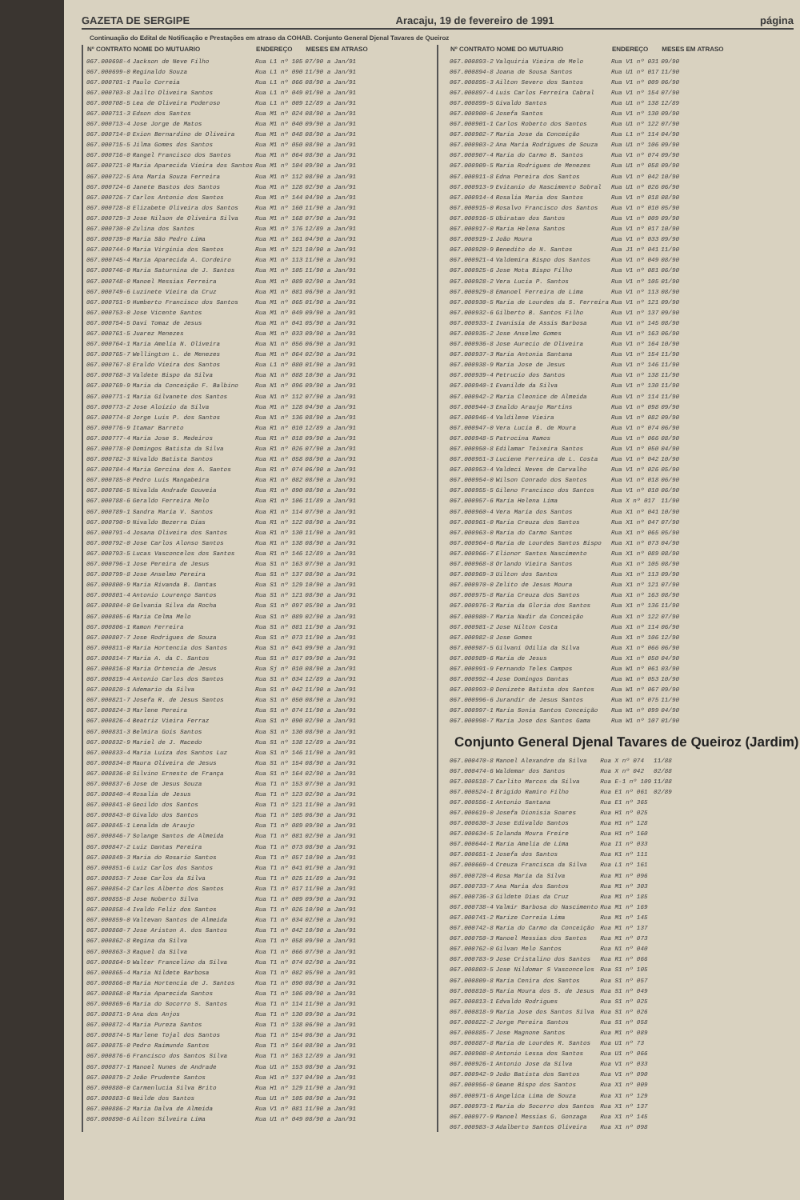GAZETA DE SERGIPE Aracaju, 19 de fevereiro de 1991 página
Continuação do Edital de Notificação e Prestações em atraso da COHAB. Conjunto General Djenal Tavares de Queiroz
| Nº CONTRATO | NOME DO MUTUARIO | ENDEREÇO | MESES EM ATRASO |
| --- | --- | --- | --- |
| 067.000698-4 | Jackson de Neve Filho | Rua L1 nº 105 | 07/90 a Jan/91 |
| 067.000699-0 | Reginaldo Souza | Rua L1 nº 090 | 11/90 a Jan/91 |
| 067.000701-1 | Paulo Correia | Rua L1 nº 066 | 08/90 a Jan/91 |
| 067.000703-8 | Jailto Oliveira Santos | Rua L1 nº 049 | 01/90 a Jan/91 |
| 067.000708-5 | Lea de Oliveira Poderoso | Rua L1 nº 009 | 12/89 a Jan/91 |
| 067.000711-3 | Edson dos Santos | Rua M1 nº 024 | 08/90 a Jan/91 |
| 067.000713-4 | Jose Jorge de Matos | Rua M1 nº 040 | 09/90 a Jan/91 |
| 067.000714-0 | Exion Bernardino de Oliveira | Rua M1 nº 048 | 08/90 a Jan/91 |
| 067.000715-5 | Jilma Gomes dos Santos | Rua M1 nº 050 | 08/90 a Jan/91 |
| 067.000716-0 | Rangel Francisco dos Santos | Rua M1 nº 064 | 08/90 a Jan/91 |
| 067.000721-0 | Maria Aparecida Vieira dos Santos | Rua M1 nº 104 | 09/90 a Jan/91 |
| 067.000722-5 | Ana Maria Souza Ferreira | Rua M1 nº 112 | 08/90 a Jan/91 |
| 067.000724-6 | Janete Bastos dos Santos | Rua M1 nº 128 | 02/90 a Jan/91 |
| 067.000726-7 | Carlos Antonio dos Santos | Rua M1 nº 144 | 04/90 a Jan/91 |
| 067.000728-8 | Elizabete Oliveira dos Santos | Rua M1 nº 160 | 11/90 a Jan/91 |
| 067.000729-3 | Jose Nilson de Oliveira Silva | Rua M1 nº 168 | 07/90 a Jan/91 |
| 067.000730-0 | Zulina dos Santos | Rua M1 nº 176 | 12/89 a Jan/91 |
| 067.000739-0 | Maria São Pedro Lima | Rua M1 nº 161 | 04/90 a Jan/91 |
| 067.000744-9 | Maria Virginia dos Santos | Rua M1 nº 121 | 10/90 a Jan/91 |
| 067.000745-4 | Maria Aparecida A. Cordeiro | Rua M1 nº 113 | 11/90 a Jan/91 |
| 067.000746-0 | Maria Saturnina de J. Santos | Rua M1 nº 105 | 11/90 a Jan/91 |
| 067.000748-0 | Manoel Messias Ferreira | Rua M1 nº 089 | 02/90 a Jan/91 |
| 067.000749-6 | Luzinete Vieira da Cruz | Rua M1 nº 081 | 06/90 a Jan/91 |
| 067.000751-9 | Humberto Francisco dos Santos | Rua M1 nº 065 | 01/90 a Jan/91 |
| 067.000753-0 | Jose Vicente Santos | Rua M1 nº 049 | 09/90 a Jan/91 |
| 067.000754-5 | Davi Tomaz de Jesus | Rua M1 nº 041 | 05/90 a Jan/91 |
| 067.000761-5 | Juarez Menezes | Rua M1 nº 033 | 09/90 a Jan/91 |
| 067.000764-1 | Maria Amelia N. Oliveira | Rua N1 nº 056 | 06/90 a Jan/91 |
| 067.000765-7 | Wellington L. de Menezes | Rua M1 nº 064 | 02/90 a Jan/91 |
| 067.000767-8 | Eraldo Vieira dos Santos | Rua L1 nº 080 | 01/90 a Jan/91 |
| 067.000768-3 | Valdete Bispo da Silva | Rua N1 nº 088 | 10/90 a Jan/91 |
| 067.000769-9 | Maria da Conceição F. Balbino | Rua N1 nº 096 | 09/90 a Jan/91 |
| 067.000771-1 | Maria Gilvanete dos Santos | Rua N1 nº 112 | 07/90 a Jan/91 |
| 067.000773-2 | Jose Aloizio da Silva | Rua M1 nº 128 | 04/90 a Jan/91 |
| 067.000774-8 | Jorge Luis P. dos Santos | Rua N1 nº 136 | 08/90 a Jan/91 |
| 067.000776-9 | Itamar Barreto | Rua R1 nº 010 | 12/89 a Jan/91 |
| 067.000777-4 | Maria Jose S. Medeiros | Rua R1 nº 018 | 09/90 a Jan/91 |
| 067.000778-0 | Domingos Batista da Silva | Rua R1 nº 026 | 07/90 a Jan/91 |
| 067.000782-3 | Nivaldo Batista Santos | Rua R1 nº 058 | 08/90 a Jan/91 |
| 067.000784-4 | Maria Gercina dos A. Santos | Rua R1 nº 074 | 06/90 a Jan/91 |
| 067.000785-0 | Pedro Luis Mangabeira | Rua R1 nº 082 | 08/90 a Jan/91 |
| 067.000786-5 | Nivalda Andrade Gouveia | Rua R1 nº 090 | 08/90 a Jan/91 |
| 067.000788-6 | Geraldo Ferreira Melo | Rua R1 nº 106 | 11/89 a Jan/91 |
| 067.000789-1 | Sandra Maria V. Santos | Rua R1 nº 114 | 07/90 a Jan/91 |
| 067.000790-9 | Nivaldo Bezerra Dias | Rua R1 nº 122 | 08/90 a Jan/91 |
| 067.000791-4 | Josana Oliveira dos Santos | Rua R1 nº 130 | 11/90 a Jan/91 |
| 067.000792-0 | Jose Carlos Alonso Santos | Rua R1 nº 138 | 08/90 a Jan/91 |
| 067.000793-5 | Lucas Vasconcelos dos Santos | Rua R1 nº 146 | 12/89 a Jan/91 |
| 067.000796-1 | Jose Pereira de Jesus | Rua S1 nº 163 | 07/90 a Jan/91 |
| 067.000799-8 | Jose Anselmo Pereira | Rua S1 nº 137 | 08/90 a Jan/91 |
| 067.000800-9 | Maria Rivanda B. Dantas | Rua S1 nº 129 | 10/90 a Jan/91 |
| 067.000801-4 | Antonio Lourenço Santos | Rua S1 nº 121 | 08/90 a Jan/91 |
| 067.000804-0 | Gelvania Silva da Rocha | Rua S1 nº 097 | 05/90 a Jan/91 |
| 067.000805-6 | Maria Celma Melo | Rua S1 nº 089 | 02/90 a Jan/91 |
| 067.000806-1 | Ramon Ferreira | Rua S1 nº 081 | 11/90 a Jan/91 |
| 067.000807-7 | Jose Rodrigues de Souza | Rua S1 nº 073 | 11/90 a Jan/91 |
| 067.000811-0 | Maria Hortencia dos Santos | Rua S1 nº 041 | 09/90 a Jan/91 |
| 067.000814-7 | Maria A. da C. Santos | Rua S1 nº 017 | 09/90 a Jan/91 |
| 067.000816-8 | Maria Ortencia de Jesus | Rua Sj nº 010 | 08/90 a Jan/91 |
| 067.000819-4 | Antonio Carlos dos Santos | Rua S1 nº 034 | 12/89 a Jan/91 |
| 067.000820-1 | Ademario da Silva | Rua S1 nº 042 | 11/90 a Jan/91 |
| 067.000821-7 | Josefa R. de Jesus Santos | Rua S1 nº 050 | 08/90 a Jan/91 |
| 067.000824-3 | Marlene Pereira | Rua S1 nº 074 | 11/90 a Jan/91 |
| 067.000826-4 | Beatriz Vieira Ferraz | Rua S1 nº 090 | 02/90 a Jan/91 |
| 067.000831-3 | Belmira Gois Santos | Rua S1 nº 130 | 08/90 a Jan/91 |
| 067.000832-9 | Mariel de J. Macedo | Rua S1 nº 138 | 12/89 a Jan/91 |
| 067.000833-4 | Maria Luiza dos Santos Luz | Rua S1 nº 146 | 11/90 a Jan/91 |
| 067.000834-0 | Maura Oliveira de Jesus | Rua S1 nº 154 | 08/90 a Jan/91 |
| 067.000836-0 | Silvino Ernesto de França | Rua S1 nº 164 | 02/90 a Jan/91 |
| 067.000837-6 | Jose de Jesus Souza | Rua T1 nº 153 | 07/90 a Jan/91 |
| 067.000840-4 | Rosalia de Jesus | Rua T1 nº 123 | 02/90 a Jan/91 |
| 067.000841-0 | Geoildo dos Santos | Rua T1 nº 121 | 11/90 a Jan/91 |
| 067.000843-0 | Givaldo dos Santos | Rua T1 nº 105 | 06/90 a Jan/91 |
| 067.000845-1 | Lenalda de Araujo | Rua T1 nº 089 | 09/90 a Jan/91 |
| 067.000846-7 | Solange Santos de Almeida | Rua T1 nº 081 | 02/90 a Jan/91 |
| 067.000847-2 | Luiz Dantas Pereira | Rua T1 nº 073 | 08/90 a Jan/91 |
| 067.000849-3 | Maria do Rosario Santos | Rua T1 nº 057 | 10/90 a Jan/91 |
| 067.000851-6 | Luiz Carlos dos Santos | Rua T1 nº 041 | 01/90 a Jan/91 |
| 067.000853-7 | Jose Carlos da Silva | Rua T1 nº 025 | 11/89 a Jan/91 |
| 067.000854-2 | Carlos Alberto dos Santos | Rua T1 nº 017 | 11/90 a Jan/91 |
| 067.000855-8 | Jose Noberto Silva | Rua T1 nº 009 | 09/90 a Jan/91 |
| 067.000858-4 | Ivaldo Feliz dos Santos | Rua T1 nº 026 | 10/90 a Jan/91 |
| 067.000859-0 | Valtevan Santos de Almeida | Rua T1 nº 034 | 02/90 a Jan/91 |
| 067.000860-7 | Jose Ariston A. dos Santos | Rua T1 nº 042 | 10/90 a Jan/91 |
| 067.000862-8 | Regina da Silva | Rua T1 nº 058 | 09/90 a Jan/91 |
| 067.000863-3 | Raquel da Silva | Rua T1 nº 066 | 07/90 a Jan/91 |
| 067.000864-9 | Walter Francelino da Silva | Rua T1 nº 074 | 02/90 a Jan/91 |
| 067.000865-4 | Maria Nildete Barbosa | Rua T1 nº 082 | 05/90 a Jan/91 |
| 067.000866-0 | Maria Hortencia de J. Santos | Rua T1 nº 090 | 08/90 a Jan/91 |
| 067.000868-0 | Maria Aparecida Santos | Rua T1 nº 106 | 09/90 a Jan/91 |
| 067.000869-6 | Maria do Socorro S. Santos | Rua T1 nº 114 | 11/90 a Jan/91 |
| 067.000871-9 | Ana dos Anjos | Rua T1 nº 130 | 09/90 a Jan/91 |
| 067.000872-4 | Maria Pureza Santos | Rua T1 nº 138 | 06/90 a Jan/91 |
| 067.000874-5 | Marlene Tojal dos Santos | Rua T1 nº 154 | 06/90 a Jan/91 |
| 067.000875-0 | Pedro Raimundo Santos | Rua T1 nº 164 | 08/90 a Jan/91 |
| 067.000876-6 | Francisco dos Santos Silva | Rua T1 nº 163 | 12/89 a Jan/91 |
| 067.000877-1 | Manoel Nunes de Andrade | Rua U1 nº 153 | 08/90 a Jan/91 |
| 067.000879-2 | João Prudente Santos | Rua H1 nº 137 | 04/90 a Jan/91 |
| 067.000880-0 | Carmenlucia Silva Brito | Rua H1 nº 129 | 11/90 a Jan/91 |
| 067.000883-6 | Neilde dos Santos | Rua U1 nº 105 | 08/90 a Jan/91 |
| 067.000886-2 | Maria Dalva de Almeida | Rua V1 nº 081 | 11/90 a Jan/91 |
| 067.000890-6 | Ailton Silveira Lima | Rua U1 nº 049 | 08/90 a Jan/91 |
| Nº CONTRATO | NOME DO MUTUARIO | ENDEREÇO | MESES EM ATRASO |
| --- | --- | --- | --- |
| 067.000893-2 | Valquiria Vieira de Melo | Rua V1 nº 031 | 09/90 |
| 067.000894-8 | Joana de Sousa Santos | Rua U1 nº 017 | 11/90 |
| 067.000895-3 | Ailton Severo dos Santos | Rua V1 nº 009 | 06/90 |
| 067.000897-4 | Luis Carlos Ferreira Cabral | Rua V1 nº 154 | 07/90 |
| 067.000899-5 | Givaldo Santos | Rua U1 nº 138 | 12/89 |
| 067.000900-6 | Josefa Santos | Rua V1 nº 130 | 09/90 |
| 067.000901-1 | Carlos Roberto dos Santos | Rua U1 nº 122 | 07/90 |
| 067.000902-7 | Maria Jose da Conceição | Rua L1 nº 114 | 04/90 |
| 067.000903-2 | Ana Maria Rodrigues de Souza | Rua U1 nº 106 | 09/90 |
| 067.000907-4 | Maria do Carmo B. Santos | Rua V1 nº 074 | 09/90 |
| 067.000909-5 | Maria Rodrigues de Menezes | Rua U1 nº 058 | 09/90 |
| 067.000911-8 | Edna Pereira dos Santos | Rua V1 nº 042 | 10/90 |
| 067.000913-9 | Evitanio do Nascimento Sobral | Rua U1 nº 026 | 06/90 |
| 067.000914-4 | Rosalia Maria dos Santos | Rua V1 nº 018 | 08/90 |
| 067.000915-0 | Rosalvo Francisco dos Santos | Rua V1 nº 010 | 05/90 |
| 067.000916-5 | Ubiratan dos Santos | Rua V1 nº 009 | 09/90 |
| 067.000917-0 | Maria Helena Santos | Rua V1 nº 017 | 10/90 |
| 067.000919-1 | João Moura | Rua V1 nº 033 | 09/90 |
| 067.000920-9 | Benedito do N. Santos | Rua J1 nº 041 | 11/90 |
| 067.000921-4 | Valdemira Bispo dos Santos | Rua V1 nº 049 | 08/90 |
| 067.000925-6 | Jose Mota Bispo Filho | Rua V1 nº 081 | 06/90 |
| 067.000928-2 | Vera Lucia P. Santos | Rua V1 nº 105 | 01/90 |
| 067.000929-8 | Emanoel Ferreira de Lima | Rua V1 nº 113 | 08/90 |
| 067.000930-5 | Maria de Lourdes da S. Ferreira | Rua V1 nº 121 | 09/90 |
| 067.000932-6 | Gilberto B. Santos Filho | Rua V1 nº 137 | 09/90 |
| 067.000933-1 | Ivanisia de Assis Barbosa | Rua V1 nº 145 | 08/90 |
| 067.000935-2 | Jose Anselmo Gomes | Rua V1 nº 163 | 06/90 |
| 067.000936-8 | Jose Aurecio de Oliveira | Rua V1 nº 164 | 10/90 |
| 067.000937-3 | Maria Antonia Santana | Rua V1 nº 154 | 11/90 |
| 067.000938-9 | Maria Jose de Jesus | Rua V1 nº 146 | 11/90 |
| 067.000939-4 | Petrucio dos Santos | Rua V1 nº 138 | 11/90 |
| 067.000940-1 | Evanilde da Silva | Rua V1 nº 130 | 11/90 |
| 067.000942-2 | Maria Cleonice de Almeida | Rua V1 nº 114 | 11/90 |
| 067.000944-3 | Enaldo Araujo Martins | Rua V1 nº 098 | 09/90 |
| 067.000946-4 | Valdilene Vieira | Rua V1 nº 082 | 09/90 |
| 067.000947-0 | Vera Lucia B. de Moura | Rua V1 nº 074 | 06/90 |
| 067.000948-5 | Patrocina Ramos | Rua V1 nº 066 | 08/90 |
| 067.000950-8 | Edilamar Teixeira Santos | Rua V1 nº 050 | 04/90 |
| 067.000951-3 | Luciene Ferreira de L. Costa | Rua V1 nº 042 | 10/90 |
| 067.000953-4 | Valdeci Neves de Carvalho | Rua V1 nº 026 | 05/90 |
| 067.000954-0 | Wilson Conrado dos Santos | Rua V1 nº 018 | 06/90 |
| 067.000955-5 | Gileno Francisco dos Santos | Rua V1 nº 010 | 06/90 |
| 067.000957-6 | Maria Helena Lima | Rua X nº 017 | 11/90 |
| 067.000960-4 | Vera Maria dos Santos | Rua X1 nº 041 | 10/90 |
| 067.000961-0 | Maria Creuza dos Santos | Rua X1 nº 047 | 07/90 |
| 067.000963-0 | Maria do Carmo Santos | Rua X1 nº 065 | 05/90 |
| 067.000964-6 | Maria de Lourdes Santos Bispo | Rua X1 nº 073 | 04/90 |
| 067.000966-7 | Elionor Santos Nascimento | Rua X1 nº 089 | 08/90 |
| 067.000968-8 | Orlando Vieira Santos | Rua X1 nº 105 | 08/90 |
| 067.000969-3 | Uilton dos Santos | Rua X1 nº 113 | 09/90 |
| 067.000970-0 | Zelito de Jesus Moura | Rua X1 nº 121 | 07/90 |
| 067.000975-8 | Maria Creuza dos Santos | Rua X1 nº 163 | 08/90 |
| 067.000976-3 | Maria da Gloria dos Santos | Rua X1 nº 136 | 11/90 |
| 067.000980-7 | Maria Nadir da Conceição | Rua X1 nº 122 | 07/90 |
| 067.000981-2 | Jose Nilton Costa | Rua X1 nº 114 | 06/90 |
| 067.000982-8 | Jose Gomes | Rua X1 nº 106 | 12/90 |
| 067.000987-5 | Gilvani Odilia da Silva | Rua X1 nº 066 | 06/90 |
| 067.000989-6 | Maria de Jesus | Rua X1 nº 050 | 04/90 |
| 067.000991-9 | Fernando Teles Campos | Rua W1 nº 061 | 03/90 |
| 067.000992-4 | Jose Domingos Dantas | Rua W1 nº 053 | 10/90 |
| 067.000993-0 | Donizete Batista dos Santos | Rua W1 nº 067 | 09/90 |
| 067.000996-6 | Jurandir de Jesus Santos | Rua W1 nº 075 | 11/90 |
| 067.000997-1 | Maria Sonia Santos Conceição | Rua W1 nº 099 | 04/90 |
| 067.000998-7 | Maria Jose dos Santos Gama | Rua W1 nº 107 | 01/90 |
Conjunto General Djenal Tavares de Queiroz (Jardim)
| 067.000470-8 | Manoel Alexandre da Silva | Rua X nº 074 | 11/88 |
| 067.000474-6 | Waldemar dos Santos | Rua X nº 042 | 02/88 |
| 067.000518-7 | Carlito Marcos da Silva | Rua E-1 nº 109 | 11/88 |
| 067.000524-1 | Brigido Ramiro Filho | Rua E1 nº 061 | 02/89 |
| 067.000556-1 | Antonio Santana | Rua E1 nº 365 | |
| 067.000619-0 | Josefa Dionisia Soares | Rua H1 nº 025 | |
| 067.000630-3 | Jose Edivaldo Santos | Rua H1 nº 128 | |
| 067.000634-5 | Iolanda Moura Freire | Rua H1 nº 160 | |
| 067.000644-1 | Maria Amelia de Lima | Rua I1 nº 033 | |
| 067.000651-1 | Josefa dos Santos | Rua K1 nº 111 | |
| 067.000669-4 | Creuza Francisca da Silva | Rua L1 nº 161 | |
| 067.000720-4 | Rosa Maria da Silva | Rua M1 nº 096 | |
| 067.000733-7 | Ana Maria dos Santos | Rua M1 nº 303 | |
| 067.000736-3 | Gildete Dias da Cruz | Rua M1 nº 185 | |
| 067.000738-4 | Valmir Barbosa do Nascimento | Rua M1 nº 169 | |
| 067.000741-2 | Marize Correia Lima | Rua M1 nº 145 | |
| 067.000742-8 | Maria do Carmo da Conceição | Rua M1 nº 137 | |
| 067.000750-3 | Manoel Messias dos Santos | Rua M1 nº 073 | |
| 067.000762-0 | Gilvan Melo Santos | Rua N1 nº 040 | |
| 067.000783-9 | Jose Cristalino dos Santos | Rua R1 nº 066 | |
| 067.000803-5 | Jose Nildomar S Vasconcelos | Rua S1 nº 105 | |
| 067.000809-8 | Maria Cenira dos Santos | Rua S1 nº 057 | |
| 067.000810-5 | Maria Moura dos S. de Jesus | Rua S1 nº 049 | |
| 067.000813-1 | Edvaldo Rodrigues | Rua S1 nº 025 | |
| 067.000818-9 | Maria Jose dos Santos Silva | Rua S1 nº 026 | |
| 067.000822-2 | Jorge Pereira Santos | Rua S1 nº 058 | |
| 067.000885-7 | Jose Magnone Santos | Rua M1 nº 089 | |
| 067.000887-8 | Maria de Lourdes R. Santos | Rua U1 nº 73 | |
| 067.000908-0 | Antonio Lessa dos Santos | Rua U1 nº 066 | |
| 067.000926-1 | Antonio Jose da Silva | Rua V1 nº 033 | |
| 067.000942-9 | João Batista dos Santos | Rua V1 nº 090 | |
| 067.000956-0 | Geane Bispo dos Santos | Rua X1 nº 009 | |
| 067.000971-6 | Angelica Lima de Souza | Rua X1 nº 129 | |
| 067.000973-1 | Maria do Socorro dos Santos | Rua X1 nº 137 | |
| 067.000977-9 | Manoel Messias G. Gonzaga | Rua X1 nº 145 | |
| 067.000983-3 | Adalberto Santos Oliveira | Rua X1 nº 098 | |